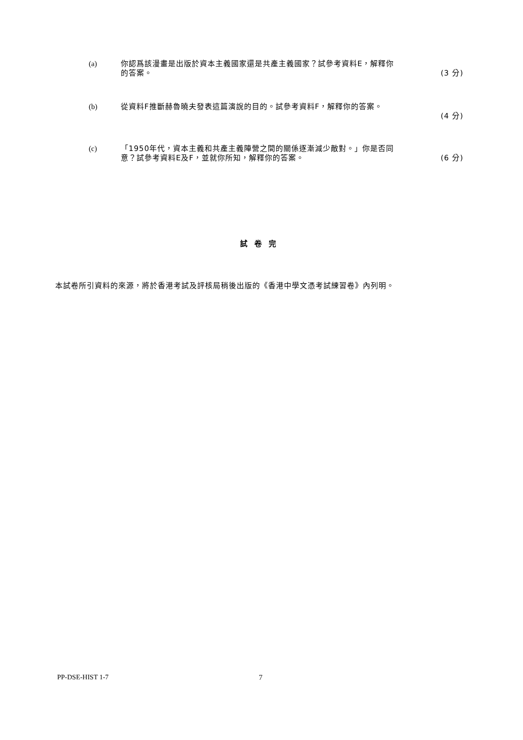(a) 你認爲該漫畫是出版於資本主義國家還是共產主義國家？試參考資料E，解釋你
的答案。 (3 分)
(b) 從資料F推斷赫魯曉夫發表這篇演說的目的。試參考資料F，解釋你的答案。
(4 分)
(c) 「1950年代，資本主義和共產主義陣營之間的關係逐漸減少敵對。」你是否同
意？試參考資料E及F，並就你所知，解釋你的答案。 (6 分)
試卷完
本試卷所引資料的來源，將於香港考試及評核局稍後出版的《香港中學文憑考試練習卷》內列明。
PP-DSE-HIST 1-7 7